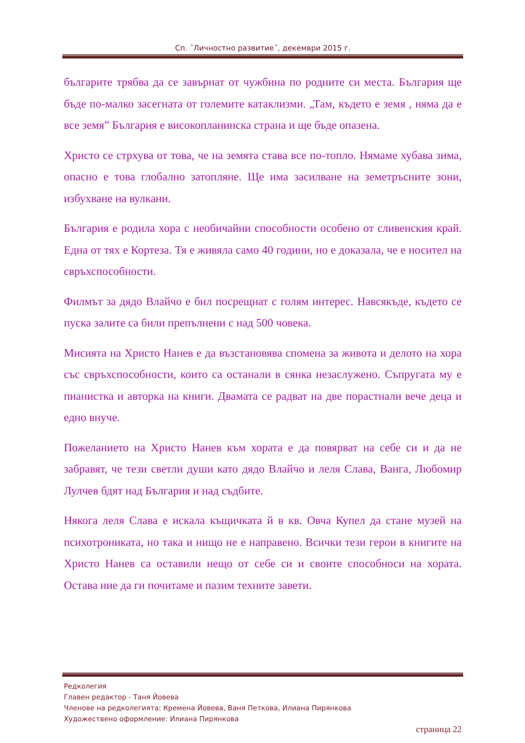Сп. ˝Личностно развитие˝, декември 2015 г.
българите трябва да се завърнат от чужбина по родните си места. България ще бъде по-малко засегната от големите катаклизми. „Там, където е земя , няма да е все земя” България е високопланинска страна и ще бъде опазена.
Христо се стрхува от това, че на земята става все по-топло. Нямаме хубава зима, опасно е това глобално затопляне. Ще има засилване на земетръсните зони, избухване на вулкани.
България е родила хора с необичайни способности особено от сливенския край. Една от тях е Кортеза. Тя е живяла само 40 години, но е доказала, че е носител на свръхспособности.
Филмът за дядо Влайчо е бил посрещнат с голям интерес. Навсякъде, където се пуска залите са били препълнени с над 500 човека.
Мисията на Христо Нанев е да възстановява спомена за живота и делото на хора със свръхспособности, които са останали в сянка незаслужено. Съпругата му е пианистка и авторка на книги. Двамата се радват на две порастнали вече деца и едно внуче.
Пожеланието на Христо Нанев към хората е да повярват на себе си и да не забравят, че тези светли души като дядо Влайчо и леля Слава, Ванга, Любомир Лулчев бдят над България и над съдбите.
Някога леля Слава е искала къщичката й в кв. Овча Купел да стане музей на психотрониката, но така и нищо не е направено. Всички тези герои в книгите на Христо Нанев са оставили нещо от себе си и своите способноси на хората. Остава ние да ги почитаме и пазим техните завети.
Редколегия
Главен редактор - Таня Йовева
Членове на редколегията: Кремена Йовева, Ваня Петкова, Илиана Пирянкова
Художествено оформление: Илиана Пирянкова
страница 22